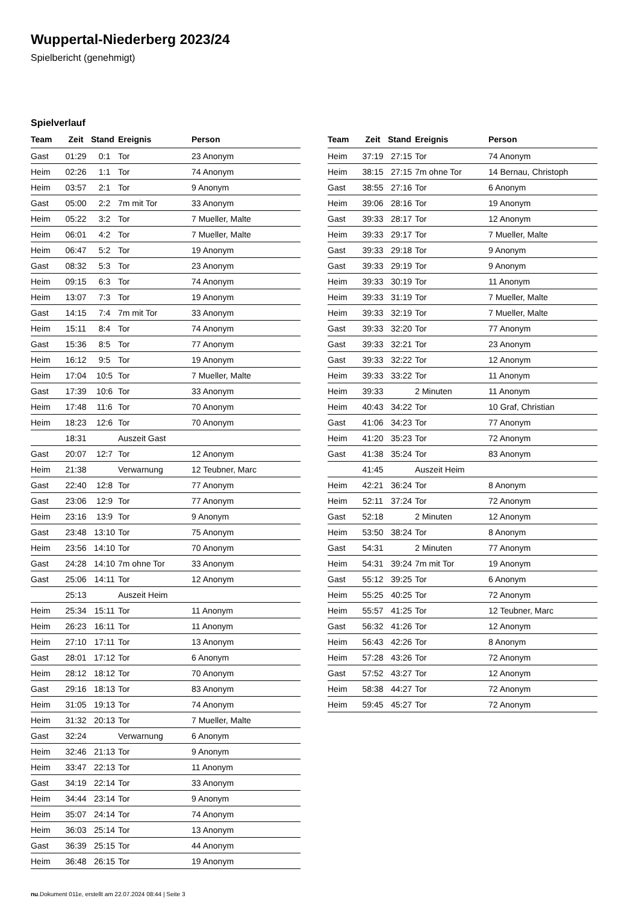Wuppertal-Niederberg 2023/24
Spielbericht (genehmigt)
Spielverlauf
| Team | Zeit | Stand | Ereignis | Person |
| --- | --- | --- | --- | --- |
| Gast | 01:29 | 0:1 | Tor | 23 Anonym |
| Heim | 02:26 | 1:1 | Tor | 74 Anonym |
| Heim | 03:57 | 2:1 | Tor | 9 Anonym |
| Gast | 05:00 | 2:2 | 7m mit Tor | 33 Anonym |
| Heim | 05:22 | 3:2 | Tor | 7 Mueller, Malte |
| Heim | 06:01 | 4:2 | Tor | 7 Mueller, Malte |
| Heim | 06:47 | 5:2 | Tor | 19 Anonym |
| Gast | 08:32 | 5:3 | Tor | 23 Anonym |
| Heim | 09:15 | 6:3 | Tor | 74 Anonym |
| Heim | 13:07 | 7:3 | Tor | 19 Anonym |
| Gast | 14:15 | 7:4 | 7m mit Tor | 33 Anonym |
| Heim | 15:11 | 8:4 | Tor | 74 Anonym |
| Gast | 15:36 | 8:5 | Tor | 77 Anonym |
| Heim | 16:12 | 9:5 | Tor | 19 Anonym |
| Heim | 17:04 | 10:5 | Tor | 7 Mueller, Malte |
| Gast | 17:39 | 10:6 | Tor | 33 Anonym |
| Heim | 17:48 | 11:6 | Tor | 70 Anonym |
| Heim | 18:23 | 12:6 | Tor | 70 Anonym |
| | 18:31 | | Auszeit Gast | |
| Gast | 20:07 | 12:7 | Tor | 12 Anonym |
| Heim | 21:38 | | Verwarnung | 12 Teubner, Marc |
| Gast | 22:40 | 12:8 | Tor | 77 Anonym |
| Gast | 23:06 | 12:9 | Tor | 77 Anonym |
| Heim | 23:16 | 13:9 | Tor | 9 Anonym |
| Gast | 23:48 | 13:10 | Tor | 75 Anonym |
| Heim | 23:56 | 14:10 | Tor | 70 Anonym |
| Gast | 24:28 | 14:10 | 7m ohne Tor | 33 Anonym |
| Gast | 25:06 | 14:11 | Tor | 12 Anonym |
| | 25:13 | | Auszeit Heim | |
| Heim | 25:34 | 15:11 | Tor | 11 Anonym |
| Heim | 26:23 | 16:11 | Tor | 11 Anonym |
| Heim | 27:10 | 17:11 | Tor | 13 Anonym |
| Gast | 28:01 | 17:12 | Tor | 6 Anonym |
| Heim | 28:12 | 18:12 | Tor | 70 Anonym |
| Gast | 29:16 | 18:13 | Tor | 83 Anonym |
| Heim | 31:05 | 19:13 | Tor | 74 Anonym |
| Heim | 31:32 | 20:13 | Tor | 7 Mueller, Malte |
| Gast | 32:24 | | Verwarnung | 6 Anonym |
| Heim | 32:46 | 21:13 | Tor | 9 Anonym |
| Heim | 33:47 | 22:13 | Tor | 11 Anonym |
| Gast | 34:19 | 22:14 | Tor | 33 Anonym |
| Heim | 34:44 | 23:14 | Tor | 9 Anonym |
| Heim | 35:07 | 24:14 | Tor | 74 Anonym |
| Heim | 36:03 | 25:14 | Tor | 13 Anonym |
| Gast | 36:39 | 25:15 | Tor | 44 Anonym |
| Heim | 36:48 | 26:15 | Tor | 19 Anonym |
| Team | Zeit | Stand | Ereignis | Person |
| --- | --- | --- | --- | --- |
| Heim | 37:19 | 27:15 | Tor | 74 Anonym |
| Heim | 38:15 | 27:15 | 7m ohne Tor | 14 Bernau, Christoph |
| Gast | 38:55 | 27:16 | Tor | 6 Anonym |
| Heim | 39:06 | 28:16 | Tor | 19 Anonym |
| Gast | 39:33 | 28:17 | Tor | 12 Anonym |
| Heim | 39:33 | 29:17 | Tor | 7 Mueller, Malte |
| Gast | 39:33 | 29:18 | Tor | 9 Anonym |
| Gast | 39:33 | 29:19 | Tor | 9 Anonym |
| Heim | 39:33 | 30:19 | Tor | 11 Anonym |
| Heim | 39:33 | 31:19 | Tor | 7 Mueller, Malte |
| Heim | 39:33 | 32:19 | Tor | 7 Mueller, Malte |
| Gast | 39:33 | 32:20 | Tor | 77 Anonym |
| Gast | 39:33 | 32:21 | Tor | 23 Anonym |
| Gast | 39:33 | 32:22 | Tor | 12 Anonym |
| Heim | 39:33 | 33:22 | Tor | 11 Anonym |
| Heim | 39:33 | | 2 Minuten | 11 Anonym |
| Heim | 40:43 | 34:22 | Tor | 10 Graf, Christian |
| Gast | 41:06 | 34:23 | Tor | 77 Anonym |
| Heim | 41:20 | 35:23 | Tor | 72 Anonym |
| Gast | 41:38 | 35:24 | Tor | 83 Anonym |
| | 41:45 | | Auszeit Heim | |
| Heim | 42:21 | 36:24 | Tor | 8 Anonym |
| Heim | 52:11 | 37:24 | Tor | 72 Anonym |
| Gast | 52:18 | | 2 Minuten | 12 Anonym |
| Heim | 53:50 | 38:24 | Tor | 8 Anonym |
| Gast | 54:31 | | 2 Minuten | 77 Anonym |
| Heim | 54:31 | 39:24 | 7m mit Tor | 19 Anonym |
| Gast | 55:12 | 39:25 | Tor | 6 Anonym |
| Heim | 55:25 | 40:25 | Tor | 72 Anonym |
| Heim | 55:57 | 41:25 | Tor | 12 Teubner, Marc |
| Gast | 56:32 | 41:26 | Tor | 12 Anonym |
| Heim | 56:43 | 42:26 | Tor | 8 Anonym |
| Heim | 57:28 | 43:26 | Tor | 72 Anonym |
| Gast | 57:52 | 43:27 | Tor | 12 Anonym |
| Heim | 58:38 | 44:27 | Tor | 72 Anonym |
| Heim | 59:45 | 45:27 | Tor | 72 Anonym |
nu.Dokument 011e, erstellt am 22.07.2024 08:44 | Seite 3